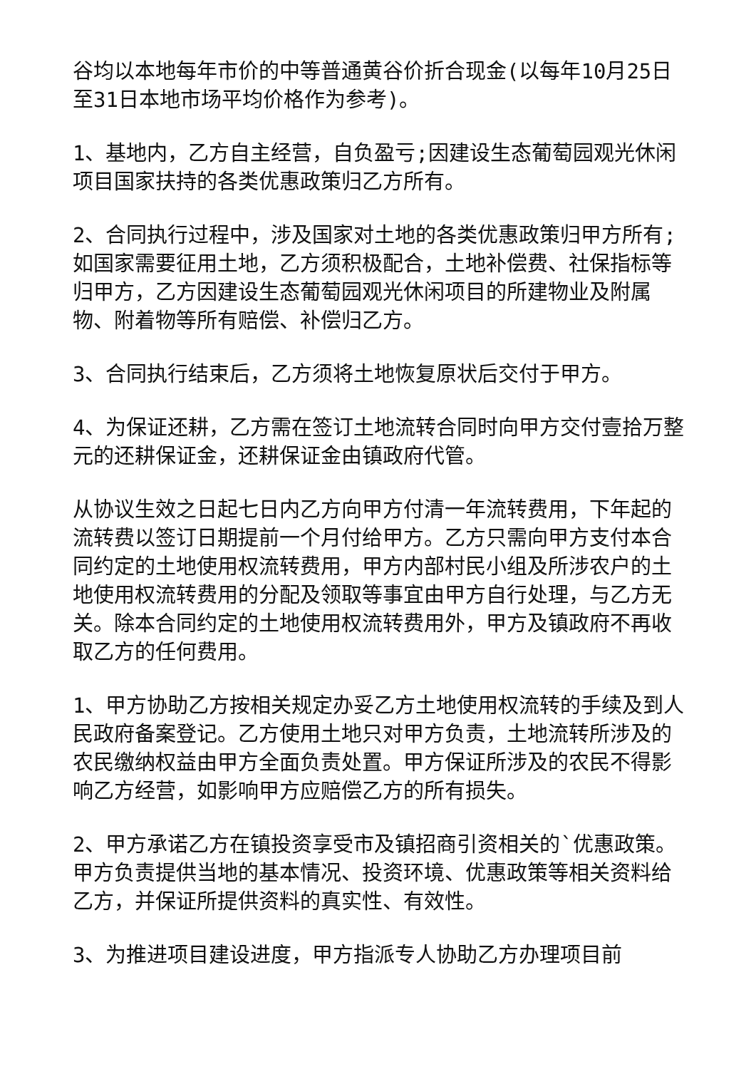谷均以本地每年市价的中等普通黄谷价折合现金(以每年10月25日至31日本地市场平均价格作为参考)。
1、基地内，乙方自主经营，自负盈亏;因建设生态葡萄园观光休闲项目国家扶持的各类优惠政策归乙方所有。
2、合同执行过程中，涉及国家对土地的各类优惠政策归甲方所有;如国家需要征用土地，乙方须积极配合，土地补偿费、社保指标等归甲方，乙方因建设生态葡萄园观光休闲项目的所建物业及附属物、附着物等所有赔偿、补偿归乙方。
3、合同执行结束后，乙方须将土地恢复原状后交付于甲方。
4、为保证还耕，乙方需在签订土地流转合同时向甲方交付壹拾万整元的还耕保证金，还耕保证金由镇政府代管。
从协议生效之日起七日内乙方向甲方付清一年流转费用，下年起的流转费以签订日期提前一个月付给甲方。乙方只需向甲方支付本合同约定的土地使用权流转费用，甲方内部村民小组及所涉农户的土地使用权流转费用的分配及领取等事宜由甲方自行处理，与乙方无关。除本合同约定的土地使用权流转费用外，甲方及镇政府不再收取乙方的任何费用。
1、甲方协助乙方按相关规定办妥乙方土地使用权流转的手续及到人民政府备案登记。乙方使用土地只对甲方负责，土地流转所涉及的农民缴纳权益由甲方全面负责处置。甲方保证所涉及的农民不得影响乙方经营，如影响甲方应赔偿乙方的所有损失。
2、甲方承诺乙方在镇投资享受市及镇招商引资相关的`优惠政策。甲方负责提供当地的基本情况、投资环境、优惠政策等相关资料给乙方，并保证所提供资料的真实性、有效性。
3、为推进项目建设进度，甲方指派专人协助乙方办理项目前